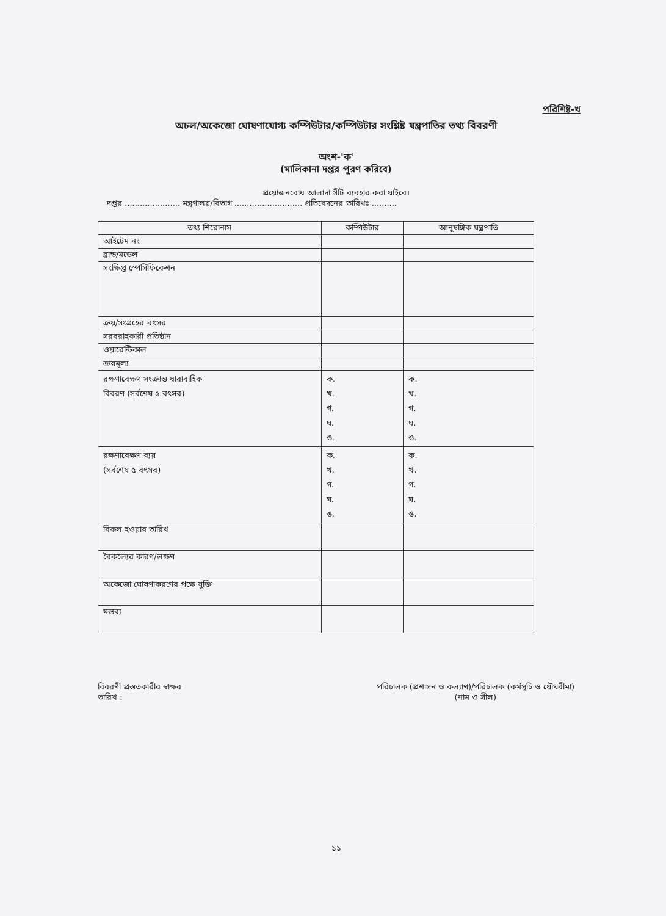পরিশিষ্ট-খ
অচল/অকেজো ঘোষণাযোগ্য কম্পিউটার/কম্পিউটার সংশ্লিষ্ট যন্ত্রপাতির তথ্য বিবরণী
অংশ-'ক'
(মালিকানা দপ্তর পূরণ করিবে)
প্রয়োজনবোধ আলাদা সীট ব্যবহার করা যাইবে।
দপ্তর ...................... মন্ত্রণালয়/বিভাগ ........................... প্রতিবেদনের তারিখঃ ..........
| তথ্য শিরোনাম | কম্পিউটার | আনুষঙ্গিক যন্ত্রপাতি |
| --- | --- | --- |
| আইটেম নং | | |
| ব্রান্ড/মডেল | | |
| সংক্ষিপ্ত স্পেসিফিকেশন | | |
| ক্রয়/সংগ্রহের বৎসর | | |
| সরবরাহকারী প্রতিষ্ঠান | | |
| ওয়ারেন্টিকাল | | |
| ক্রয়মূল্য | | |
| রক্ষণাবেক্ষণ সংক্রান্ত ধারাবাহিক বিবরণ (সর্বশেষ ৫ বৎসর) | ক. খ. গ. ঘ. ঙ. | ক. খ. গ. ঘ. ঙ. |
| রক্ষণাবেক্ষণ ব্যয় (সর্বশেষ ৫ বৎসর) | ক. খ. গ. ঘ. ঙ. | ক. খ. গ. ঘ. ঙ. |
| বিকল হওয়ার তারিখ | | |
| বৈকল্যের কারণ/লক্ষণ | | |
| অকেজো ঘোষণাকরণের পক্ষে যুক্তি | | |
| মন্তব্য | | |
বিবরণী প্রস্ততকারীর স্বাক্ষর
তারিখ :
পরিচালক (প্রশাসন ও কল্যাণ)/পরিচালক (কর্মসূচি ও যৌথবীমা)
(নাম ও সীল)
১১